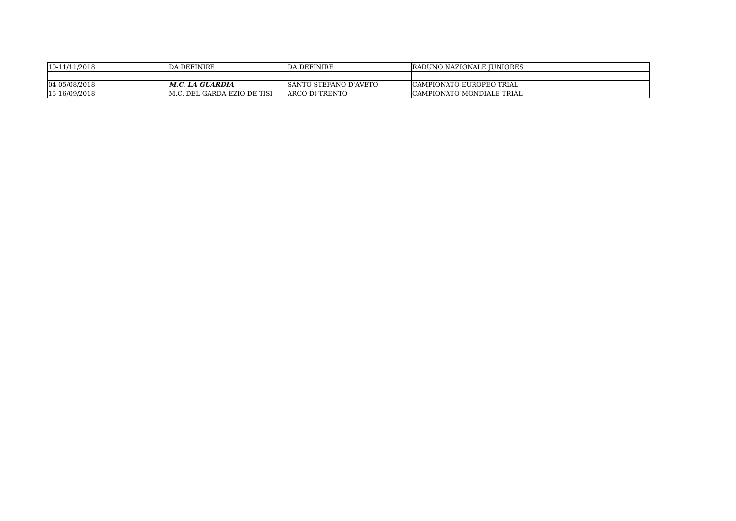| 10-11/11/2018 | DA DEFINIRE | DA DEFINIRE | RADUNO NAZIONALE JUNIORES |
| 04-05/08/2018 | M.C. LA GUARDIA | SANTO STEFANO D'AVETO | CAMPIONATO EUROPEO TRIAL |
| 15-16/09/2018 | M.C. DEL GARDA EZIO DE TISI | ARCO DI TRENTO | CAMPIONATO MONDIALE TRIAL |